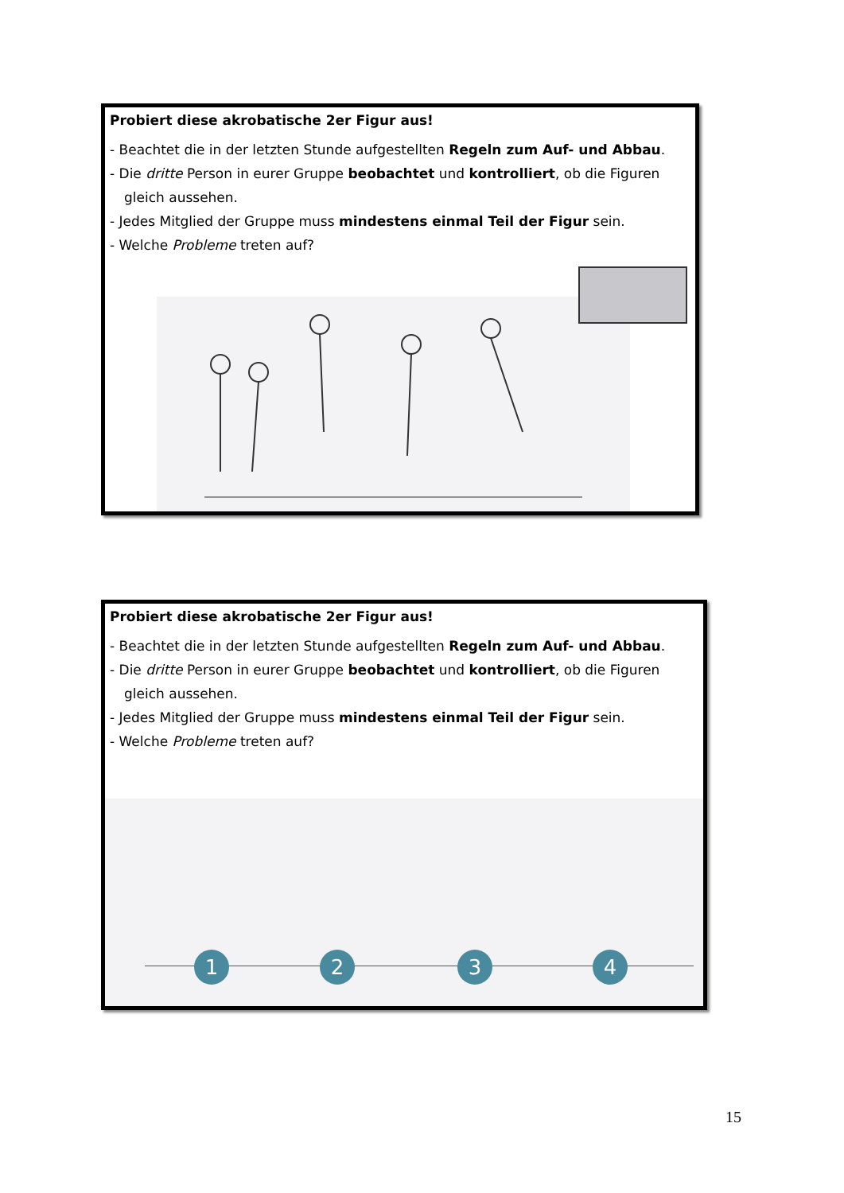Probiert diese akrobatische 2er Figur aus!
- Beachtet die in der letzten Stunde aufgestellten Regeln zum Auf- und Abbau.
- Die dritte Person in eurer Gruppe beobachtet und kontrolliert, ob die Figuren gleich aussehen.
- Jedes Mitglied der Gruppe muss mindestens einmal Teil der Figur sein.
- Welche Probleme treten auf?
Probiert diese akrobatische 2er Figur aus!
- Beachtet die in der letzten Stunde aufgestellten Regeln zum Auf- und Abbau.
- Die dritte Person in eurer Gruppe beobachtet und kontrolliert, ob die Figuren gleich aussehen.
- Jedes Mitglied der Gruppe muss mindestens einmal Teil der Figur sein.
- Welche Probleme treten auf?
1 2 3 4
15